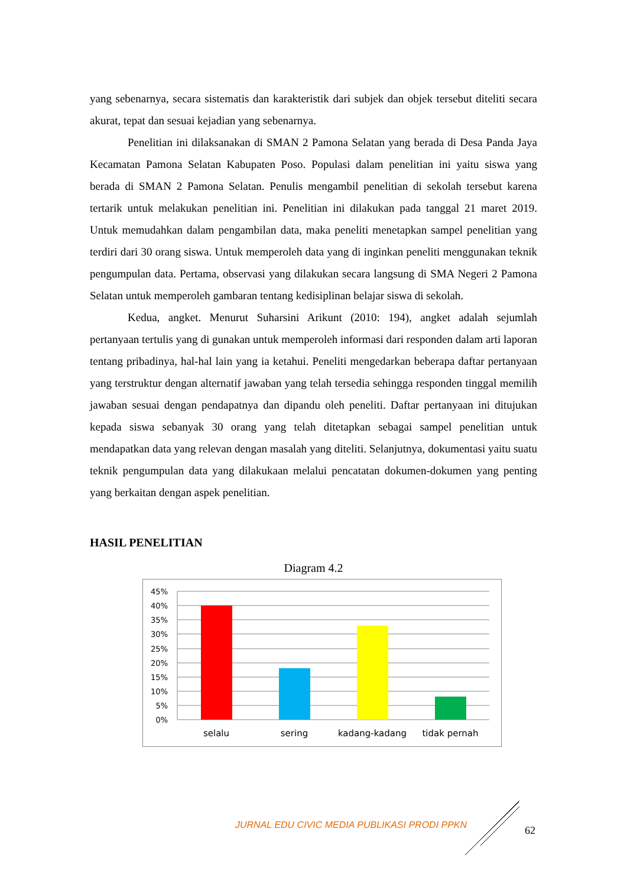yang sebenarnya, secara sistematis dan karakteristik dari subjek dan objek tersebut diteliti secara akurat, tepat dan sesuai kejadian yang sebenarnya.
Penelitian ini dilaksanakan di SMAN 2 Pamona Selatan yang berada di Desa Panda Jaya Kecamatan Pamona Selatan Kabupaten Poso. Populasi dalam penelitian ini yaitu siswa yang berada di SMAN 2 Pamona Selatan. Penulis mengambil penelitian di sekolah tersebut karena tertarik untuk melakukan penelitian ini. Penelitian ini dilakukan pada tanggal 21 maret 2019. Untuk memudahkan dalam pengambilan data, maka peneliti menetapkan sampel penelitian yang terdiri dari 30 orang siswa. Untuk memperoleh data yang di inginkan peneliti menggunakan teknik pengumpulan data. Pertama, observasi yang dilakukan secara langsung di SMA Negeri 2 Pamona Selatan untuk memperoleh gambaran tentang kedisiplinan belajar siswa di sekolah.
Kedua, angket. Menurut Suharsini Arikunt (2010: 194), angket adalah sejumlah pertanyaan tertulis yang di gunakan untuk memperoleh informasi dari responden dalam arti laporan tentang pribadinya, hal-hal lain yang ia ketahui. Peneliti mengedarkan beberapa daftar pertanyaan yang terstruktur dengan alternatif jawaban yang telah tersedia sehingga responden tinggal memilih jawaban sesuai dengan pendapatnya dan dipandu oleh peneliti. Daftar pertanyaan ini ditujukan kepada siswa sebanyak 30 orang yang telah ditetapkan sebagai sampel penelitian untuk mendapatkan data yang relevan dengan masalah yang diteliti. Selanjutnya, dokumentasi yaitu suatu teknik pengumpulan data yang dilakukaan melalui pencatatan dokumen-dokumen yang penting yang berkaitan dengan aspek penelitian.
HASIL PENELITIAN
Diagram 4.2
45%
40%
35%
30%
25%
20%
15%
10%
5%
0%
selalu
sering
kadang-kadang
tidak pernah
JURNAL EDU CIVIC MEDIA PUBLIKASI PRODI PPKN
62